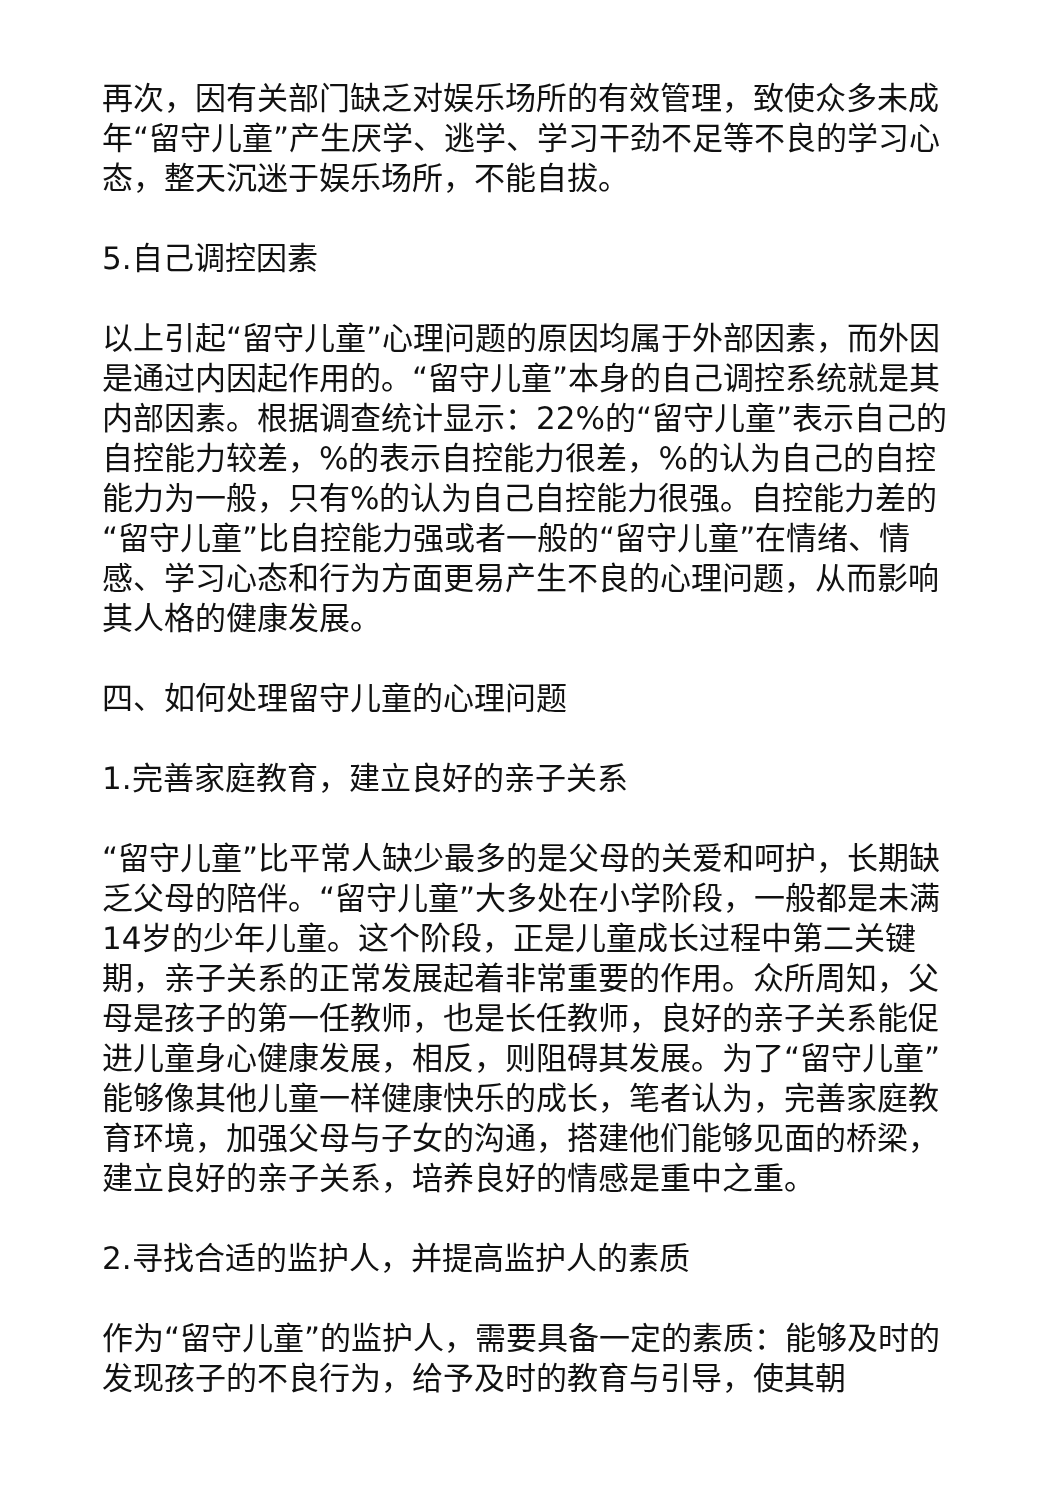再次，因有关部门缺乏对娱乐场所的有效管理，致使众多未成年“留守儿童”产生厌学、逃学、学习干劲不足等不良的学习心态，整天沉迷于娱乐场所，不能自拔。
5.自己调控因素
以上引起“留守儿童”心理问题的原因均属于外部因素，而外因是通过内因起作用的。“留守儿童”本身的自己调控系统就是其内部因素。根据调查统计显示：22%的“留守儿童”表示自己的自控能力较差，%的表示自控能力很差，%的认为自己的自控能力为一般，只有%的认为自己自控能力很强。自控能力差的“留守儿童”比自控能力强或者一般的“留守儿童”在情绪、情感、学习心态和行为方面更易产生不良的心理问题，从而影响其人格的健康发展。
四、如何处理留守儿童的心理问题
1.完善家庭教育，建立良好的亲子关系
“留守儿童”比平常人缺少最多的是父母的关爱和呵护，长期缺乏父母的陪伴。“留守儿童”大多处在小学阶段，一般都是未满14岁的少年儿童。这个阶段，正是儿童成长过程中第二关键期，亲子关系的正常发展起着非常重要的作用。众所周知，父母是孩子的第一任教师，也是长任教师，良好的亲子关系能促进儿童身心健康发展，相反，则阻碍其发展。为了“留守儿童”能够像其他儿童一样健康快乐的成长，笔者认为，完善家庭教育环境，加强父母与子女的沟通，搭建他们能够见面的桥梁，建立良好的亲子关系，培养良好的情感是重中之重。
2.寻找合适的监护人，并提高监护人的素质
作为“留守儿童”的监护人，需要具备一定的素质：能够及时的发现孩子的不良行为，给予及时的教育与引导，使其朝